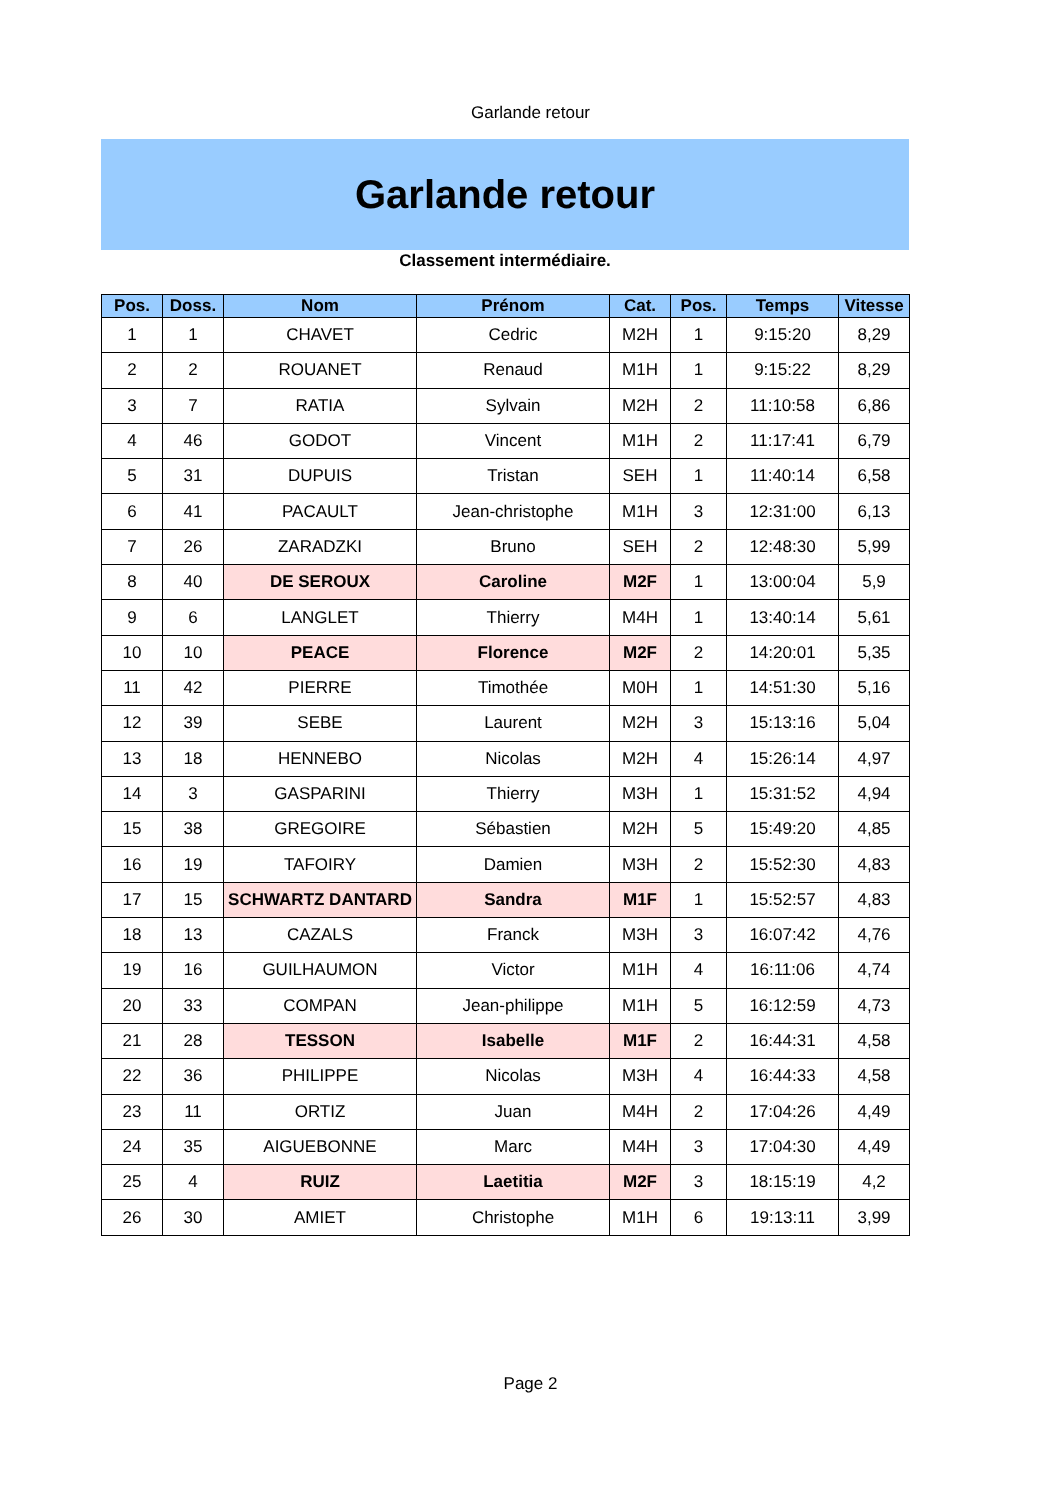Garlande retour
Garlande retour
Classement intermédiaire.
| Pos. | Doss. | Nom | Prénom | Cat. | Pos. | Temps | Vitesse |
| --- | --- | --- | --- | --- | --- | --- | --- |
| 1 | 1 | CHAVET | Cedric | M2H | 1 | 9:15:20 | 8,29 |
| 2 | 2 | ROUANET | Renaud | M1H | 1 | 9:15:22 | 8,29 |
| 3 | 7 | RATIA | Sylvain | M2H | 2 | 11:10:58 | 6,86 |
| 4 | 46 | GODOT | Vincent | M1H | 2 | 11:17:41 | 6,79 |
| 5 | 31 | DUPUIS | Tristan | SEH | 1 | 11:40:14 | 6,58 |
| 6 | 41 | PACAULT | Jean-christophe | M1H | 3 | 12:31:00 | 6,13 |
| 7 | 26 | ZARADZKI | Bruno | SEH | 2 | 12:48:30 | 5,99 |
| 8 | 40 | DE SEROUX | Caroline | M2F | 1 | 13:00:04 | 5,9 |
| 9 | 6 | LANGLET | Thierry | M4H | 1 | 13:40:14 | 5,61 |
| 10 | 10 | PEACE | Florence | M2F | 2 | 14:20:01 | 5,35 |
| 11 | 42 | PIERRE | Timothée | M0H | 1 | 14:51:30 | 5,16 |
| 12 | 39 | SEBE | Laurent | M2H | 3 | 15:13:16 | 5,04 |
| 13 | 18 | HENNEBO | Nicolas | M2H | 4 | 15:26:14 | 4,97 |
| 14 | 3 | GASPARINI | Thierry | M3H | 1 | 15:31:52 | 4,94 |
| 15 | 38 | GREGOIRE | Sébastien | M2H | 5 | 15:49:20 | 4,85 |
| 16 | 19 | TAFOIRY | Damien | M3H | 2 | 15:52:30 | 4,83 |
| 17 | 15 | SCHWARTZ DANTARD | Sandra | M1F | 1 | 15:52:57 | 4,83 |
| 18 | 13 | CAZALS | Franck | M3H | 3 | 16:07:42 | 4,76 |
| 19 | 16 | GUILHAUMON | Victor | M1H | 4 | 16:11:06 | 4,74 |
| 20 | 33 | COMPAN | Jean-philippe | M1H | 5 | 16:12:59 | 4,73 |
| 21 | 28 | TESSON | Isabelle | M1F | 2 | 16:44:31 | 4,58 |
| 22 | 36 | PHILIPPE | Nicolas | M3H | 4 | 16:44:33 | 4,58 |
| 23 | 11 | ORTIZ | Juan | M4H | 2 | 17:04:26 | 4,49 |
| 24 | 35 | AIGUEBONNE | Marc | M4H | 3 | 17:04:30 | 4,49 |
| 25 | 4 | RUIZ | Laetitia | M2F | 3 | 18:15:19 | 4,2 |
| 26 | 30 | AMIET | Christophe | M1H | 6 | 19:13:11 | 3,99 |
Page 2